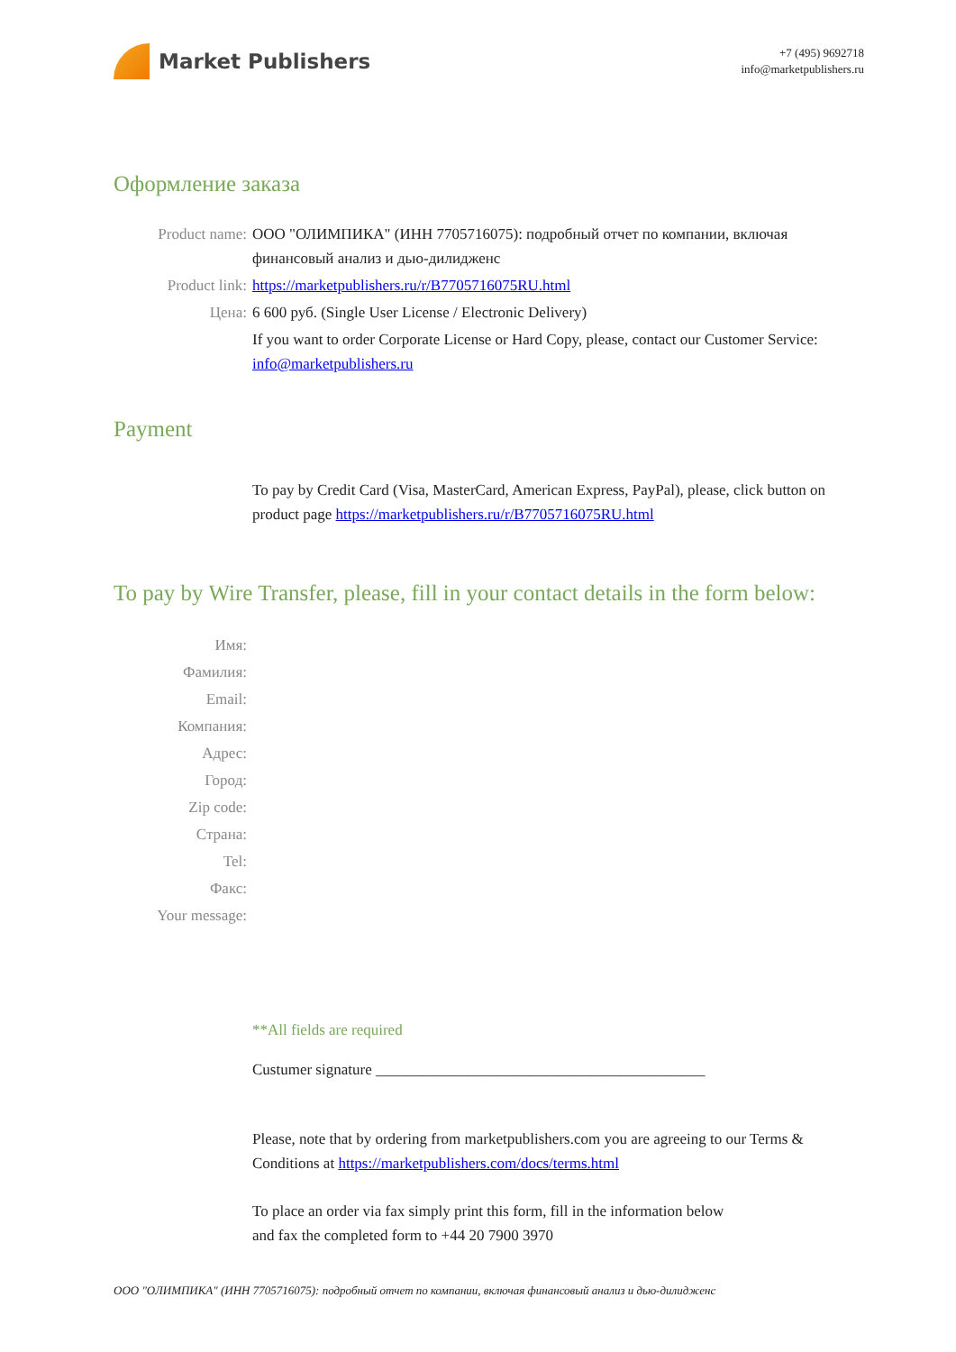Market Publishers
+7 (495) 9692718
info@marketpublishers.ru
Оформление заказа
Product name: ООО "ОЛИМПИКА" (ИНН 7705716075): подробный отчет по компании, включая финансовый анализ и дью-дилидженс
Product link: https://marketpublishers.ru/r/B7705716075RU.html
Цена: 6 600 руб. (Single User License / Electronic Delivery)
If you want to order Corporate License or Hard Copy, please, contact our Customer Service:
info@marketpublishers.ru
Payment
To pay by Credit Card (Visa, MasterCard, American Express, PayPal), please, click button on product page https://marketpublishers.ru/r/B7705716075RU.html
To pay by Wire Transfer, please, fill in your contact details in the form below:
Имя:
Фамилия:
Email:
Компания:
Адрес:
Город:
Zip code:
Страна:
Tel:
Факс:
Your message:
**All fields are required
Custumer signature ___________________________________________
Please, note that by ordering from marketpublishers.com you are agreeing to our Terms & Conditions at https://marketpublishers.com/docs/terms.html
To place an order via fax simply print this form, fill in the information below
and fax the completed form to +44 20 7900 3970
ООО "ОЛИМПИКА" (ИНН 7705716075): подробный отчет по компании, включая финансовый анализ и дью-дилидженс